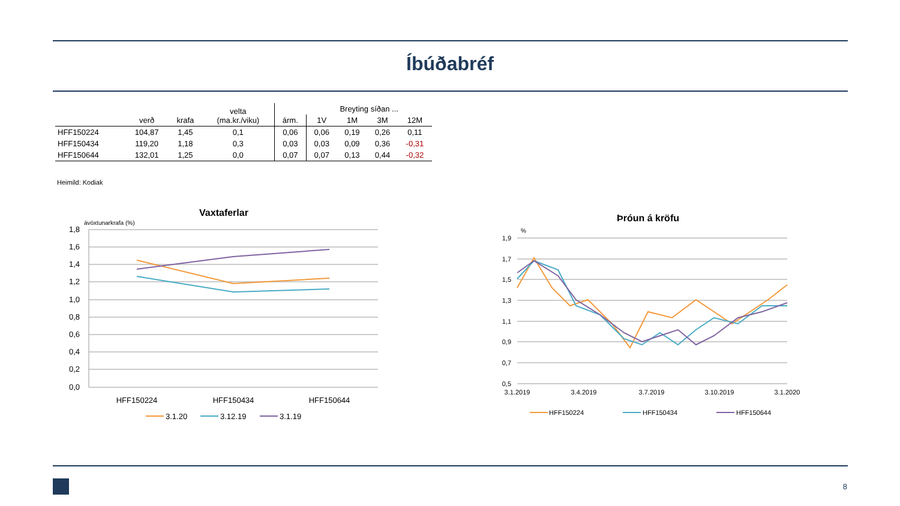Íbúðabréf
| | verð | krafa | velta (ma.kr./viku) | | Breyting síðan ... | | | |
| --- | --- | --- | --- | --- | --- | --- | --- | --- |
| | | | | árm. | 1V | 1M | 3M | 12M |
| HFF150224 | 104,87 | 1,45 | 0,1 | 0,06 | 0,06 | 0,19 | 0,26 | 0,11 |
| HFF150434 | 119,20 | 1,18 | 0,3 | 0,03 | 0,03 | 0,09 | 0,36 | -0,31 |
| HFF150644 | 132,01 | 1,25 | 0,0 | 0,07 | 0,07 | 0,13 | 0,44 | -0,32 |
Heimild: Kodiak
Vaxtaferlar
ávöxtunarkrafa (%)
1,8
1,6
1,4
1,2
1,0
0,8
0,6
0,4
0,2
0,0
HFF150224
HFF150434
HFF150644
3.1.20
3.12.19
3.1.19
Þróun á kröfu
%
1,9
1,7
1,5
1,3
1,1
0,9
0,7
0,5
3.1.2019
3.4.2019
3.7.2019
3.10.2019
3.1.2020
HFF150224
HFF150434
HFF150644
8